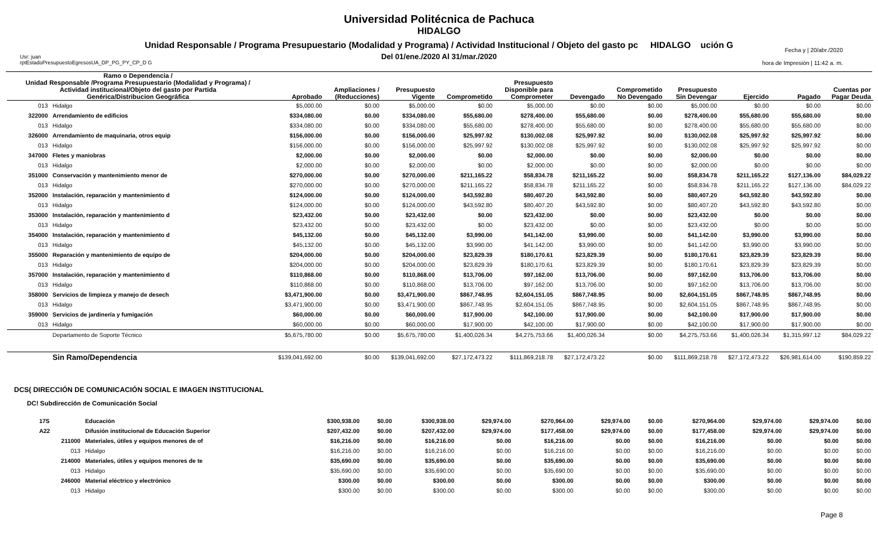Universidad Politécnica de Pachuca
HIDALGO
Unidad Responsable / Programa Presupuestario (Modalidad y Programa) / Actividad Institucional / Objeto del gasto pc HIDALGO ución G
Del 01/ene./2020 Al 31/mar./2020
Usr: juan
rptEstadoPresupuestoEgresosUA_DP_PG_PY_CP_D G
Fecha y | 20/abr./2020
hora de Impresión | 11:42 a. m.
| Ramo o Dependencia / Unidad Responsable /Programa Presupuestario (Modalidad y Programa) / Actividad institucional/Objeto del gasto por Partida Genérica/Distribucion Geográfica | | Aprobado | Ampliaciones / (Reducciones) | Presupuesto Vigente | Comprometido | Presupuesto Disponible para Comprometer | Devengado | Comprometido No Devengado | Presupuesto Sin Devengar | Ejercido | Pagado | Cuentas por Pagar Deuda |
| --- | --- | --- | --- | --- | --- | --- | --- | --- | --- | --- | --- | --- |
| 013 | Hidalgo | $5,000.00 | $0.00 | $5,000.00 | $0.00 | $5,000.00 | $0.00 | $0.00 | $5,000.00 | $0.00 | $0.00 | $0.00 |
| 322000 | Arrendamiento de edificios | $334,080.00 | $0.00 | $334,080.00 | $55,680.00 | $278,400.00 | $55,680.00 | $0.00 | $278,400.00 | $55,680.00 | $55,680.00 | $0.00 |
| 013 | Hidalgo | $334,080.00 | $0.00 | $334,080.00 | $55,680.00 | $278,400.00 | $55,680.00 | $0.00 | $278,400.00 | $55,680.00 | $55,680.00 | $0.00 |
| 326000 | Arrendamiento de maquinaria, otros equip | $156,000.00 | $0.00 | $156,000.00 | $25,997.92 | $130,002.08 | $25,997.92 | $0.00 | $130,002.08 | $25,997.92 | $25,997.92 | $0.00 |
| 013 | Hidalgo | $156,000.00 | $0.00 | $156,000.00 | $25,997.92 | $130,002.08 | $25,997.92 | $0.00 | $130,002.08 | $25,997.92 | $25,997.92 | $0.00 |
| 347000 | Fletes y maniobras | $2,000.00 | $0.00 | $2,000.00 | $0.00 | $2,000.00 | $0.00 | $0.00 | $2,000.00 | $0.00 | $0.00 | $0.00 |
| 013 | Hidalgo | $2,000.00 | $0.00 | $2,000.00 | $0.00 | $2,000.00 | $0.00 | $0.00 | $2,000.00 | $0.00 | $0.00 | $0.00 |
| 351000 | Conservación y mantenimiento menor de | $270,000.00 | $0.00 | $270,000.00 | $211,165.22 | $58,834.78 | $211,165.22 | $0.00 | $58,834.78 | $211,165.22 | $127,136.00 | $84,029.22 |
| 013 | Hidalgo | $270,000.00 | $0.00 | $270,000.00 | $211,165.22 | $58,834.78 | $211,165.22 | $0.00 | $58,834.78 | $211,165.22 | $127,136.00 | $84,029.22 |
| 352000 | Instalación, reparación y mantenimiento d | $124,000.00 | $0.00 | $124,000.00 | $43,592.80 | $80,407.20 | $43,592.80 | $0.00 | $80,407.20 | $43,592.80 | $43,592.80 | $0.00 |
| 013 | Hidalgo | $124,000.00 | $0.00 | $124,000.00 | $43,592.80 | $80,407.20 | $43,592.80 | $0.00 | $80,407.20 | $43,592.80 | $43,592.80 | $0.00 |
| 353000 | Instalación, reparación y mantenimiento d | $23,432.00 | $0.00 | $23,432.00 | $0.00 | $23,432.00 | $0.00 | $0.00 | $23,432.00 | $0.00 | $0.00 | $0.00 |
| 013 | Hidalgo | $23,432.00 | $0.00 | $23,432.00 | $0.00 | $23,432.00 | $0.00 | $0.00 | $23,432.00 | $0.00 | $0.00 | $0.00 |
| 354000 | Instalación, reparación y mantenimiento d | $45,132.00 | $0.00 | $45,132.00 | $3,990.00 | $41,142.00 | $3,990.00 | $0.00 | $41,142.00 | $3,990.00 | $3,990.00 | $0.00 |
| 013 | Hidalgo | $45,132.00 | $0.00 | $45,132.00 | $3,990.00 | $41,142.00 | $3,990.00 | $0.00 | $41,142.00 | $3,990.00 | $3,990.00 | $0.00 |
| 355000 | Reparación y mantenimiento de equipo de | $204,000.00 | $0.00 | $204,000.00 | $23,829.39 | $180,170.61 | $23,829.39 | $0.00 | $180,170.61 | $23,829.39 | $23,829.39 | $0.00 |
| 013 | Hidalgo | $204,000.00 | $0.00 | $204,000.00 | $23,829.39 | $180,170.61 | $23,829.39 | $0.00 | $180,170.61 | $23,829.39 | $23,829.39 | $0.00 |
| 357000 | Instalación, reparación y mantenimiento d | $110,868.00 | $0.00 | $110,868.00 | $13,706.00 | $97,162.00 | $13,706.00 | $0.00 | $97,162.00 | $13,706.00 | $13,706.00 | $0.00 |
| 013 | Hidalgo | $110,868.00 | $0.00 | $110,868.00 | $13,706.00 | $97,162.00 | $13,706.00 | $0.00 | $97,162.00 | $13,706.00 | $13,706.00 | $0.00 |
| 358000 | Servicios de limpieza y manejo de desech | $3,471,900.00 | $0.00 | $3,471,900.00 | $867,748.95 | $2,604,151.05 | $867,748.95 | $0.00 | $2,604,151.05 | $867,748.95 | $867,748.95 | $0.00 |
| 013 | Hidalgo | $3,471,900.00 | $0.00 | $3,471,900.00 | $867,748.95 | $2,604,151.05 | $867,748.95 | $0.00 | $2,604,151.05 | $867,748.95 | $867,748.95 | $0.00 |
| 359000 | Servicios de jardinería y fumigación | $60,000.00 | $0.00 | $60,000.00 | $17,900.00 | $42,100.00 | $17,900.00 | $0.00 | $42,100.00 | $17,900.00 | $17,900.00 | $0.00 |
| 013 | Hidalgo | $60,000.00 | $0.00 | $60,000.00 | $17,900.00 | $42,100.00 | $17,900.00 | $0.00 | $42,100.00 | $17,900.00 | $17,900.00 | $0.00 |
| | Departamento de Soporte Técnico | $5,675,780.00 | $0.00 | $5,675,780.00 | $1,400,026.34 | $4,275,753.66 | $1,400,026.34 | $0.00 | $4,275,753.66 | $1,400,026.34 | $1,315,997.12 | $84,029.22 |
| | Sin Ramo/Dependencia | $139,041,692.00 | $0.00 | $139,041,692.00 | $27,172,473.22 | $111,869,218.78 | $27,172,473.22 | $0.00 | $111,869,218.78 | $27,172,473.22 | $26,981,614.00 | $190,859.22 |
DCS( DIRECCIÓN DE COMUNICACIÓN SOCIAL E IMAGEN INSTITUCIONAL
DC! Subdirección de Comunicación Social
| 17S | Educación | $300,938.00 | $0.00 | $300,938.00 | $29,974.00 | $270,964.00 | $29,974.00 | $0.00 | $270,964.00 | $29,974.00 | $29,974.00 | $0.00 |
| A22 | Difusión institucional de Educación Superior | $207,432.00 | $0.00 | $207,432.00 | $29,974.00 | $177,458.00 | $29,974.00 | $0.00 | $177,458.00 | $29,974.00 | $29,974.00 | $0.00 |
| 211000 | Materiales, útiles y equipos menores de of | $16,216.00 | $0.00 | $16,216.00 | $0.00 | $16,216.00 | $0.00 | $0.00 | $16,216.00 | $0.00 | $0.00 | $0.00 |
| 013 | Hidalgo | $16,216.00 | $0.00 | $16,216.00 | $0.00 | $16,216.00 | $0.00 | $0.00 | $16,216.00 | $0.00 | $0.00 | $0.00 |
| 214000 | Materiales, útiles y equipos menores de te | $35,690.00 | $0.00 | $35,690.00 | $0.00 | $35,690.00 | $0.00 | $0.00 | $35,690.00 | $0.00 | $0.00 | $0.00 |
| 013 | Hidalgo | $35,690.00 | $0.00 | $35,690.00 | $0.00 | $35,690.00 | $0.00 | $0.00 | $35,690.00 | $0.00 | $0.00 | $0.00 |
| 246000 | Material eléctrico y electrónico | $300.00 | $0.00 | $300.00 | $0.00 | $300.00 | $0.00 | $0.00 | $300.00 | $0.00 | $0.00 | $0.00 |
| 013 | Hidalgo | $300.00 | $0.00 | $300.00 | $0.00 | $300.00 | $0.00 | $0.00 | $300.00 | $0.00 | $0.00 | $0.00 |
Page 8